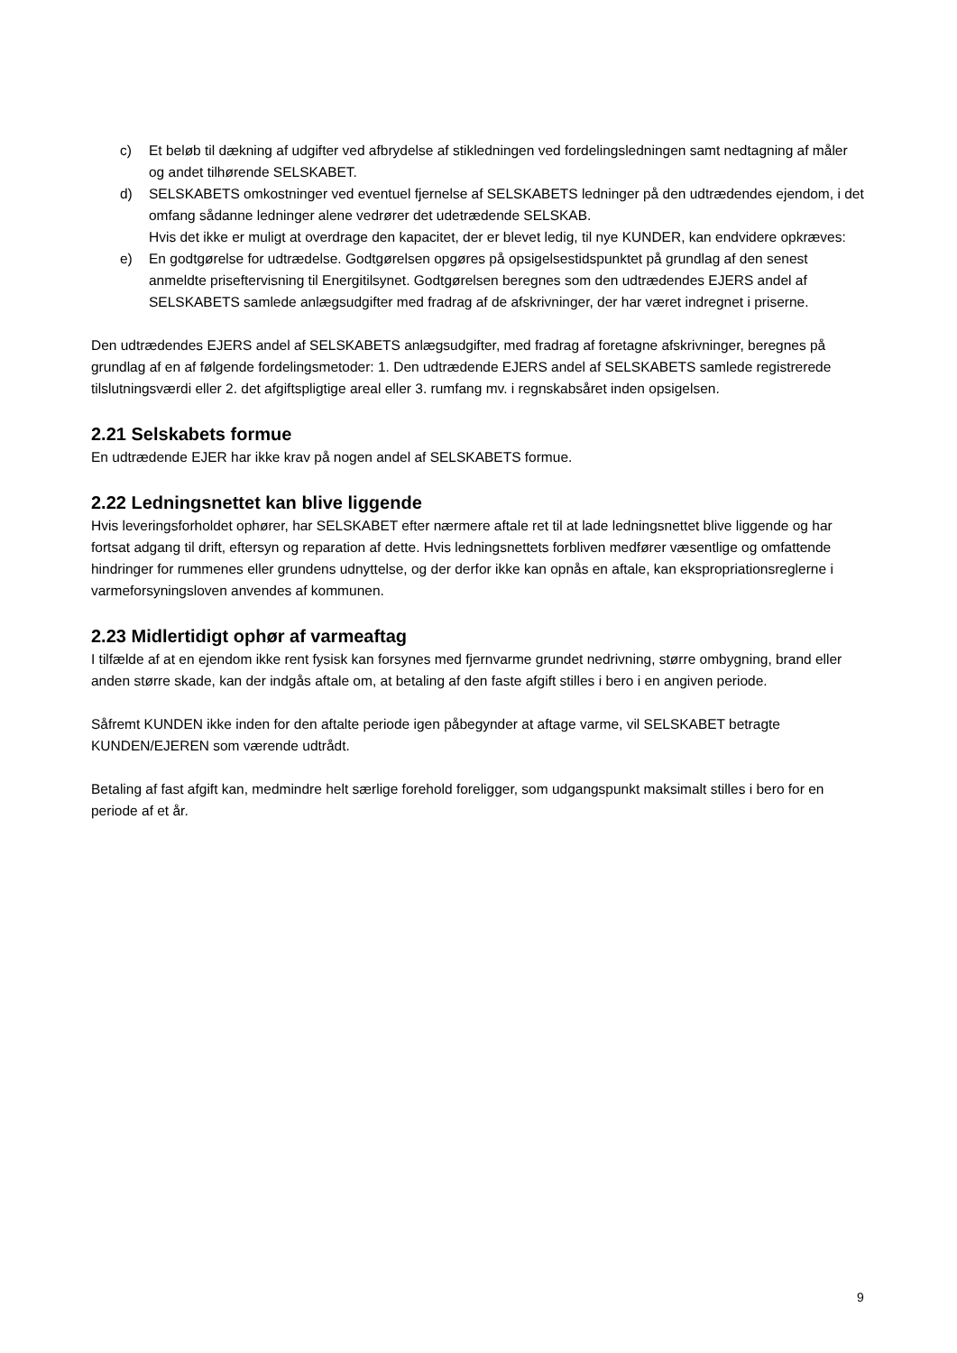c) Et beløb til dækning af udgifter ved afbrydelse af stikledningen ved fordelingsledningen samt nedtagning af måler og andet tilhørende SELSKABET.
d) SELSKABETS omkostninger ved eventuel fjernelse af SELSKABETS ledninger på den udtrædendes ejendom, i det omfang sådanne ledninger alene vedrører det udetrædende SELSKAB.
Hvis det ikke er muligt at overdrage den kapacitet, der er blevet ledig, til nye KUNDER, kan endvidere opkræves:
e) En godtgørelse for udtrædelse. Godtgørelsen opgøres på opsigelsestidspunktet på grundlag af den senest anmeldte priseftervisning til Energitilsynet. Godtgørelsen beregnes som den udtrædendes EJERS andel af SELSKABETS samlede anlægsudgifter med fradrag af de afskrivninger, der har været indregnet i priserne.
Den udtrædendes EJERS andel af SELSKABETS anlægsudgifter, med fradrag af foretagne afskrivninger, beregnes på grundlag af en af følgende fordelingsmetoder: 1. Den udtrædende EJERS andel af SELSKABETS samlede registrerede tilslutningsværdi eller 2. det afgiftspligtige areal eller 3. rumfang mv. i regnskabsåret inden opsigelsen.
2.21 Selskabets formue
En udtrædende EJER har ikke krav på nogen andel af SELSKABETS formue.
2.22 Ledningsnettet kan blive liggende
Hvis leveringsforholdet ophører, har SELSKABET efter nærmere aftale ret til at lade ledningsnettet blive liggende og har fortsat adgang til drift, eftersyn og reparation af dette. Hvis ledningsnettets forbliven medfører væsentlige og omfattende hindringer for rummenes eller grundens udnyttelse, og der derfor ikke kan opnås en aftale, kan ekspropriationsreglerne i varmeforsyningsloven anvendes af kommunen.
2.23 Midlertidigt ophør af varmeaftag
I tilfælde af at en ejendom ikke rent fysisk kan forsynes med fjernvarme grundet nedrivning, større ombygning, brand eller anden større skade, kan der indgås aftale om, at betaling af den faste afgift stilles i bero i en angiven periode.
Såfremt KUNDEN ikke inden for den aftalte periode igen påbegynder at aftage varme, vil SELSKABET betragte KUNDEN/EJEREN som værende udtrådt.
Betaling af fast afgift kan, medmindre helt særlige forehold foreligger, som udgangspunkt maksimalt stilles i bero for en periode af et år.
9